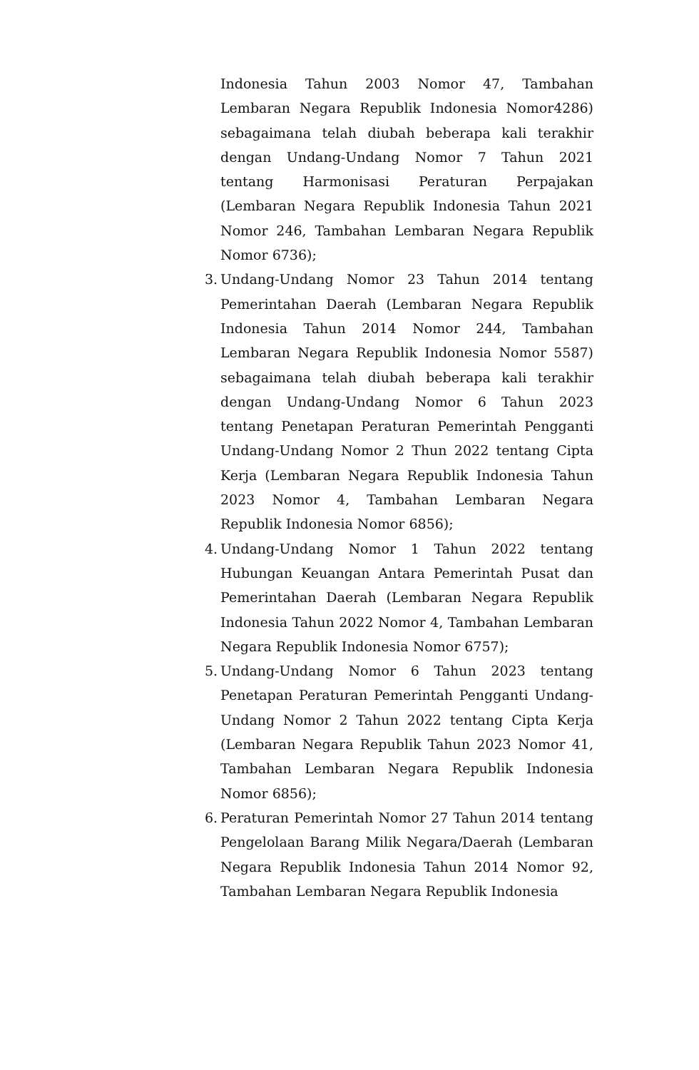Indonesia Tahun 2003 Nomor 47, Tambahan Lembaran Negara Republik Indonesia Nomor4286) sebagaimana telah diubah beberapa kali terakhir dengan Undang-Undang Nomor 7 Tahun 2021 tentang Harmonisasi Peraturan Perpajakan (Lembaran Negara Republik Indonesia Tahun 2021 Nomor 246, Tambahan Lembaran Negara Republik Nomor 6736);
3.
Undang-Undang Nomor 23 Tahun 2014 tentang Pemerintahan Daerah (Lembaran Negara Republik Indonesia Tahun 2014 Nomor 244, Tambahan Lembaran Negara Republik Indonesia Nomor 5587) sebagaimana telah diubah beberapa kali terakhir dengan Undang-Undang Nomor 6 Tahun 2023 tentang Penetapan Peraturan Pemerintah Pengganti Undang-Undang Nomor 2 Thun 2022 tentang Cipta Kerja (Lembaran Negara Republik Indonesia Tahun 2023 Nomor 4, Tambahan Lembaran Negara Republik Indonesia Nomor 6856);
4.
Undang-Undang Nomor 1 Tahun 2022 tentang Hubungan Keuangan Antara Pemerintah Pusat dan Pemerintahan Daerah (Lembaran Negara Republik Indonesia Tahun 2022 Nomor 4, Tambahan Lembaran Negara Republik Indonesia Nomor 6757);
5.
Undang-Undang Nomor 6 Tahun 2023 tentang Penetapan Peraturan Pemerintah Pengganti Undang-Undang Nomor 2 Tahun 2022 tentang Cipta Kerja (Lembaran Negara Republik Tahun 2023 Nomor 41, Tambahan Lembaran Negara Republik Indonesia Nomor 6856);
6.
Peraturan Pemerintah Nomor 27 Tahun 2014 tentang Pengelolaan Barang Milik Negara/Daerah (Lembaran Negara Republik Indonesia Tahun 2014 Nomor 92, Tambahan Lembaran Negara Republik Indonesia